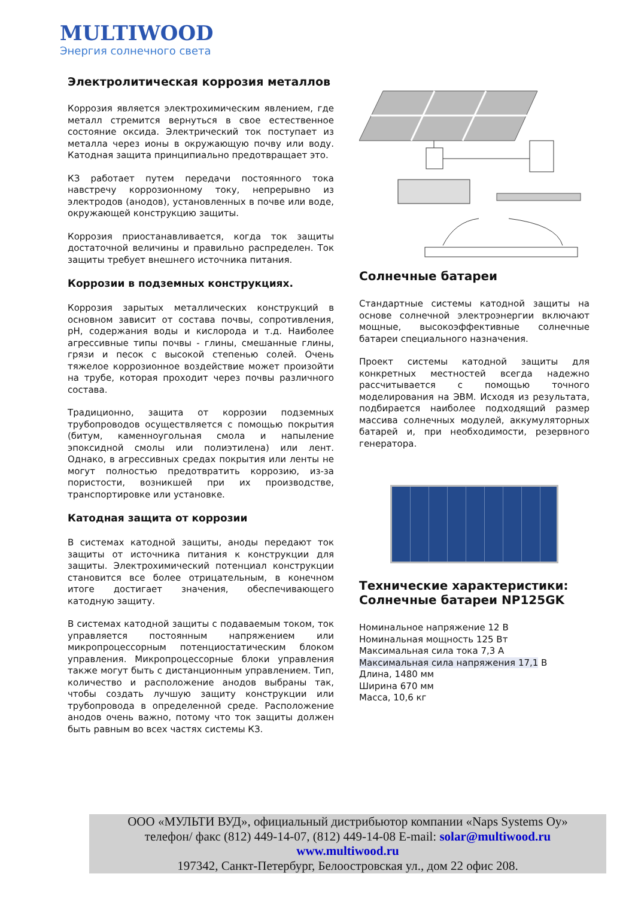MULTIWOOD
Энергия солнечного света
Электролитическая коррозия металлов
Коррозия является электрохимическим явлением, где металл стремится вернуться в свое естественное состояние оксида. Электрический ток поступает из металла через ионы в окружающую почву или воду. Катодная защита принципиально предотвращает это.
КЗ работает путем передачи постоянного тока навстречу коррозионному току, непрерывно из электродов (анодов), установленных в почве или воде, окружающей конструкцию защиты.
Коррозия приостанавливается, когда ток защиты достаточной величины и правильно распределен. Ток защиты требует внешнего источника питания.
Коррозии в подземных конструкциях.
Коррозия зарытых металлических конструкций в основном зависит от состава почвы, сопротивления, pH, содержания воды и кислорода и т.д. Наиболее агрессивные типы почвы - глины, смешанные глины, грязи и песок с высокой степенью солей. Очень тяжелое коррозионное воздействие может произойти на трубе, которая проходит через почвы различного состава.
Традиционно, защита от коррозии подземных трубопроводов осуществляется с помощью покрытия (битум, каменноугольная смола и напыление эпоксидной смолы или полиэтилена) или лент. Однако, в агрессивных средах покрытия или ленты не могут полностью предотвратить коррозию, из-за пористости, возникшей при их производстве, транспортировке или установке.
Катодная защита от коррозии
В системах катодной защиты, аноды передают ток защиты от источника питания к конструкции для защиты. Электрохимический потенциал конструкции становится все более отрицательным, в конечном итоге достигает значения, обеспечивающего катодную защиту.
В системах катодной защиты с подаваемым током, ток управляется постоянным напряжением или микропроцессорным потенциостатическим блоком управления. Микропроцессорные блоки управления также могут быть с дистанционным управлением. Тип, количество и расположение анодов выбраны так, чтобы создать лучшую защиту конструкции или трубопровода в определенной среде. Расположение анодов очень важно, потому что ток защиты должен быть равным во всех частях системы КЗ.
Солнечные батареи
Стандартные системы катодной защиты на основе солнечной электроэнергии включают мощные, высокоэффективные солнечные батареи специального назначения.
Проект системы катодной защиты для конкретных местностей всегда надежно рассчитывается с помощью точного моделирования на ЭВМ. Исходя из результата, подбирается наиболее подходящий размер массива солнечных модулей, аккумуляторных батарей и, при необходимости, резервного генератора.
Технические характеристики: Солнечные батареи NP125GK
Номинальное напряжение 12 В
Номинальная мощность 125 Вт
Максимальная сила тока 7,3 А
Максимальная сила напряжения 17,1 В
Длина, 1480 мм
Ширина 670 мм
Масса, 10,6 кг
ООО «МУЛЬТИ ВУД», официальный дистрибьютор компании «Naps Systems Oy»
телефон/ факс (812) 449-14-07, (812) 449-14-08 E-mail: solar@multiwood.ru
www.multiwood.ru
197342, Санкт-Петербург, Белоостровская ул., дом 22 офис 208.